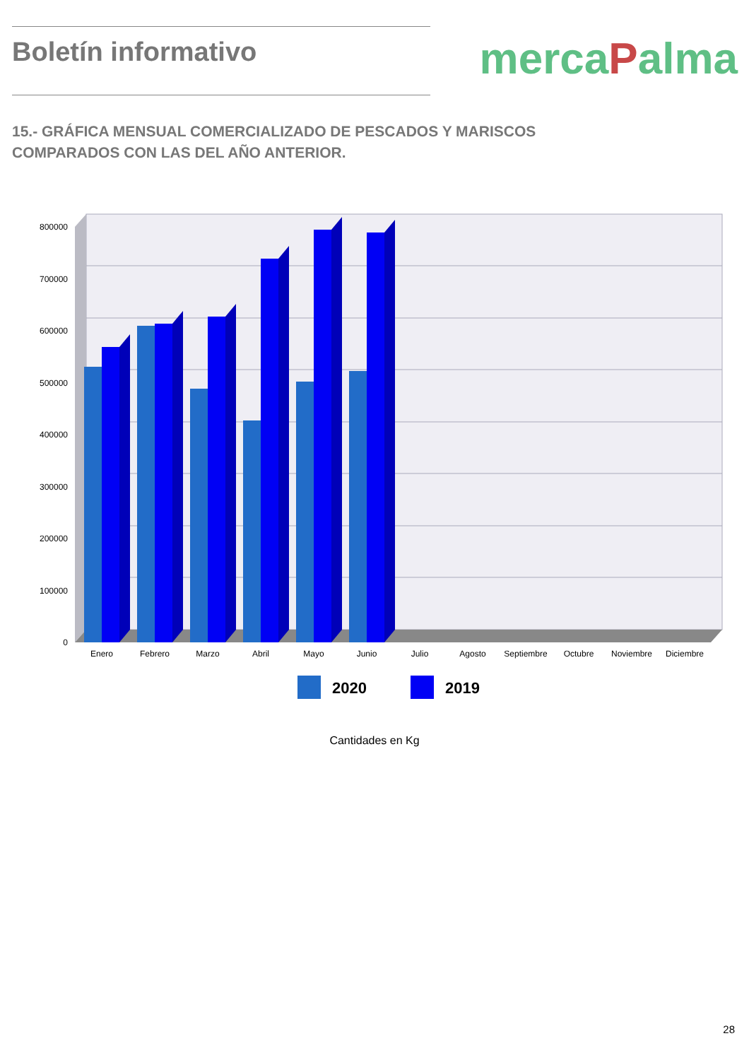Boletín informativo
mercaPalma
15.- GRÁFICA MENSUAL COMERCIALIZADO DE PESCADOS Y MARISCOS COMPARADOS CON LAS DEL AÑO ANTERIOR.
800000
700000
600000
500000
400000
300000
200000
100000
0
Enero
Febrero
Marzo
Abril
Mayo
Junio
Julio
Agosto
Septiembre
Octubre
Noviembre
Diciembre
2020
2019
Cantidades en Kg
28